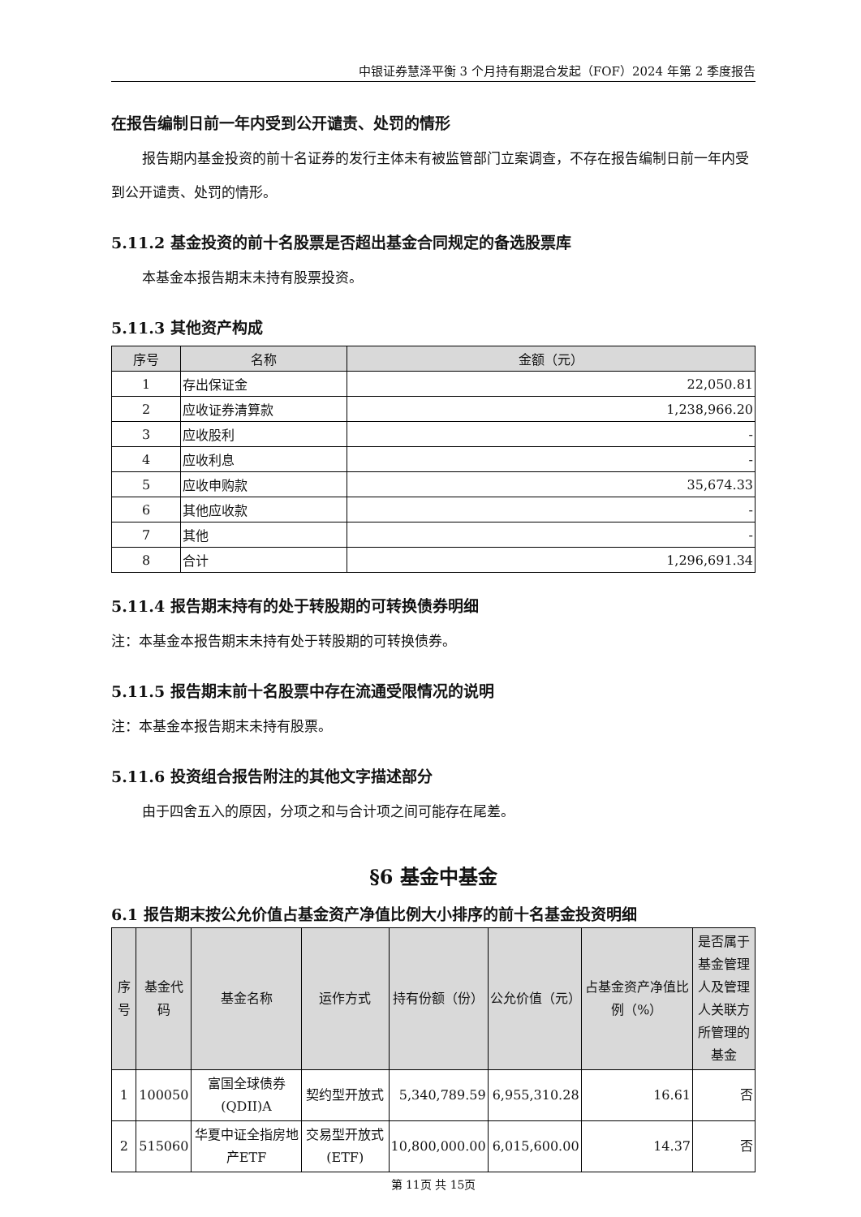中银证券慧泽平衡 3 个月持有期混合发起（FOF）2024 年第 2 季度报告
在报告编制日前一年内受到公开谴责、处罚的情形
报告期内基金投资的前十名证券的发行主体未有被监管部门立案调查，不存在报告编制日前一年内受到公开谴责、处罚的情形。
5.11.2 基金投资的前十名股票是否超出基金合同规定的备选股票库
本基金本报告期末未持有股票投资。
5.11.3 其他资产构成
| 序号 | 名称 | 金额（元） |
| --- | --- | --- |
| 1 | 存出保证金 | 22,050.81 |
| 2 | 应收证券清算款 | 1,238,966.20 |
| 3 | 应收股利 | - |
| 4 | 应收利息 | - |
| 5 | 应收申购款 | 35,674.33 |
| 6 | 其他应收款 | - |
| 7 | 其他 | - |
| 8 | 合计 | 1,296,691.34 |
5.11.4 报告期末持有的处于转股期的可转换债券明细
注：本基金本报告期末未持有处于转股期的可转换债券。
5.11.5 报告期末前十名股票中存在流通受限情况的说明
注：本基金本报告期末未持有股票。
5.11.6 投资组合报告附注的其他文字描述部分
由于四舍五入的原因，分项之和与合计项之间可能存在尾差。
§6 基金中基金
6.1 报告期末按公允价值占基金资产净值比例大小排序的前十名基金投资明细
| 序号 | 基金代码 | 基金名称 | 运作方式 | 持有份额（份） | 公允价值（元） | 占基金资产净值比例（%） | 是否属于基金管理人及管理人关联方所管理的基金 |
| --- | --- | --- | --- | --- | --- | --- | --- |
| 1 | 100050 | 富国全球债券(QDII)A | 契约型开放式 | 5,340,789.59 | 6,955,310.28 | 16.61 | 否 |
| 2 | 515060 | 华夏中证全指房地产ETF | 交易型开放式(ETF) | 10,800,000.00 | 6,015,600.00 | 14.37 | 否 |
第 11页 共 15页